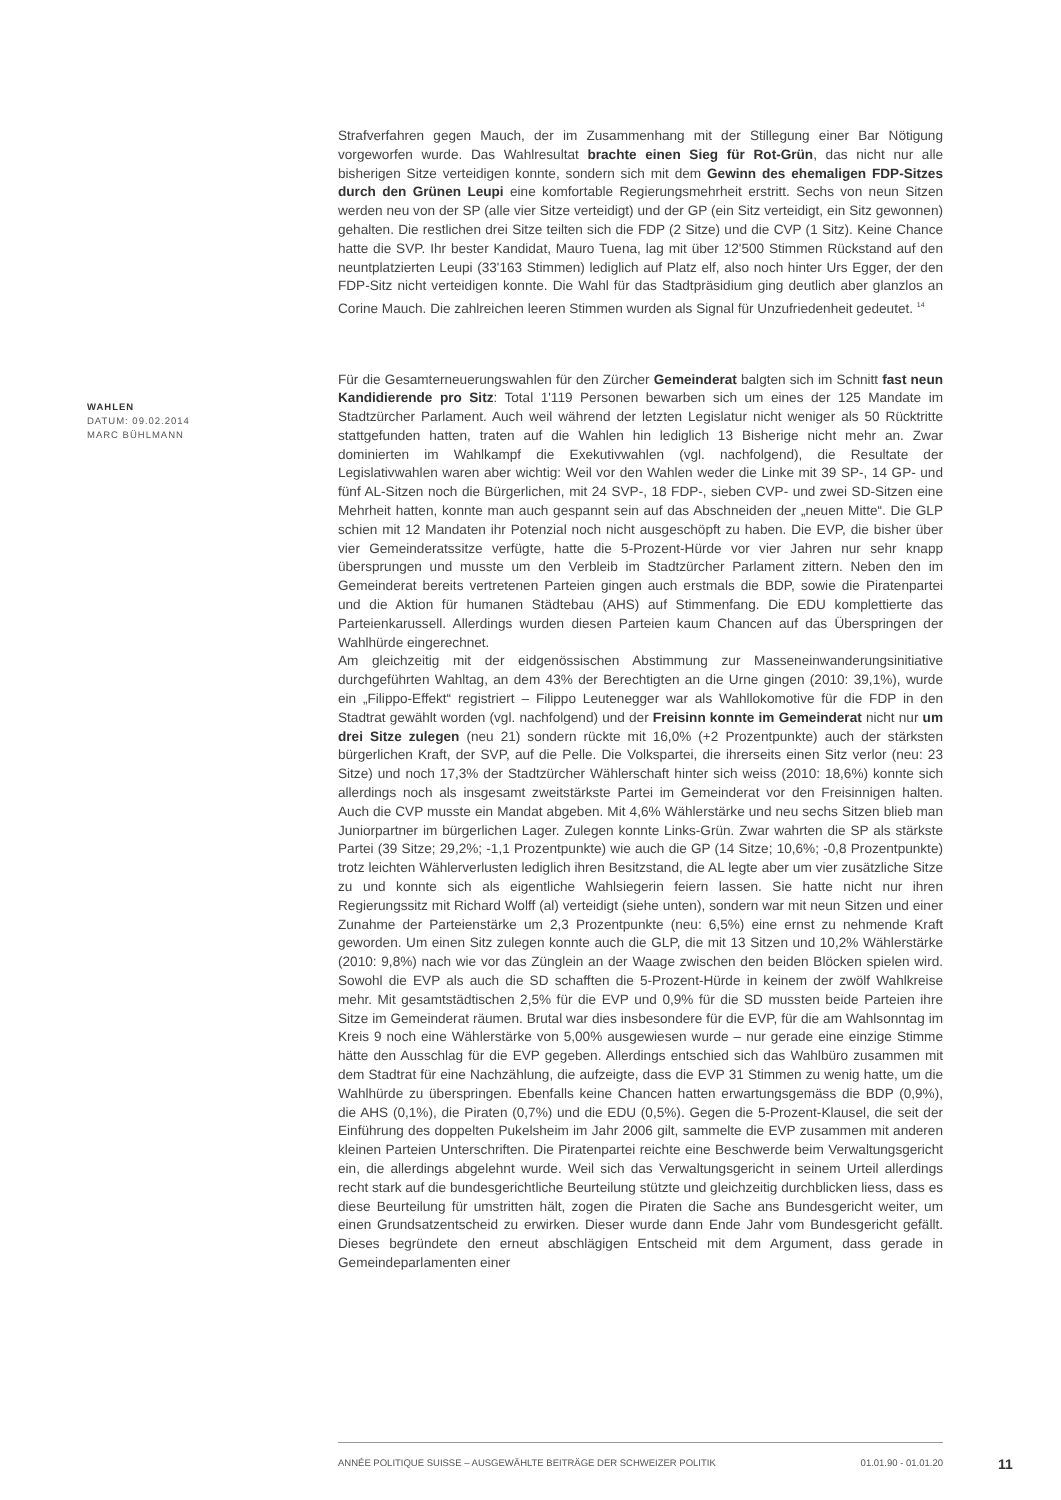Strafverfahren gegen Mauch, der im Zusammenhang mit der Stillegung einer Bar Nötigung vorgeworfen wurde. Das Wahlresultat brachte einen Sieg für Rot-Grün, das nicht nur alle bisherigen Sitze verteidigen konnte, sondern sich mit dem Gewinn des ehemaligen FDP-Sitzes durch den Grünen Leupi eine komfortable Regierungsmehrheit erstritt. Sechs von neun Sitzen werden neu von der SP (alle vier Sitze verteidigt) und der GP (ein Sitz verteidigt, ein Sitz gewonnen) gehalten. Die restlichen drei Sitze teilten sich die FDP (2 Sitze) und die CVP (1 Sitz). Keine Chance hatte die SVP. Ihr bester Kandidat, Mauro Tuena, lag mit über 12'500 Stimmen Rückstand auf den neuntplatzierten Leupi (33'163 Stimmen) lediglich auf Platz elf, also noch hinter Urs Egger, der den FDP-Sitz nicht verteidigen konnte. Die Wahl für das Stadtpräsidium ging deutlich aber glanzlos an Corine Mauch. Die zahlreichen leeren Stimmen wurden als Signal für Unzufriedenheit gedeutet. <sup>14</sup>
Für die Gesamterneuerungswahlen für den Zürcher Gemeinderat balgten sich im Schnitt fast neun Kandidierende pro Sitz: Total 1'119 Personen bewarben sich um eines der 125 Mandate im Stadtzürcher Parlament. Auch weil während der letzten Legislatur nicht weniger als 50 Rücktritte stattgefunden hatten, traten auf die Wahlen hin lediglich 13 Bisherige nicht mehr an. Zwar dominierten im Wahlkampf die Exekutivwahlen (vgl. nachfolgend), die Resultate der Legislativwahlen waren aber wichtig: Weil vor den Wahlen weder die Linke mit 39 SP-, 14 GP- und fünf AL-Sitzen noch die Bürgerlichen, mit 24 SVP-, 18 FDP-, sieben CVP- und zwei SD-Sitzen eine Mehrheit hatten, konnte man auch gespannt sein auf das Abschneiden der „neuen Mitte“. Die GLP schien mit 12 Mandaten ihr Potenzial noch nicht ausgeschöpft zu haben. Die EVP, die bisher über vier Gemeinderatssitze verfügte, hatte die 5-Prozent-Hürde vor vier Jahren nur sehr knapp übersprungen und musste um den Verbleib im Stadtzürcher Parlament zittern. Neben den im Gemeinderat bereits vertretenen Parteien gingen auch erstmals die BDP, sowie die Piratenpartei und die Aktion für humanen Städtebau (AHS) auf Stimmenfang. Die EDU komplettierte das Parteienkarussell. Allerdings wurden diesen Parteien kaum Chancen auf das Überspringen der Wahlhürde eingerechnet.
Am gleichzeitig mit der eidgenössischen Abstimmung zur Masseneinwanderungsinitiative durchgeführten Wahltag, an dem 43% der Berechtigten an die Urne gingen (2010: 39,1%), wurde ein „Filippo-Effekt“ registriert – Filippo Leutenegger war als Wahllokomotive für die FDP in den Stadtrat gewählt worden (vgl. nachfolgend) und der Freisinn konnte im Gemeinderat nicht nur um drei Sitze zulegen (neu 21) sondern rückte mit 16,0% (+2 Prozentpunkte) auch der stärksten bürgerlichen Kraft, der SVP, auf die Pelle. Die Volkspartei, die ihrerseits einen Sitz verlor (neu: 23 Sitze) und noch 17,3% der Stadtzürcher Wählerschaft hinter sich weiss (2010: 18,6%) konnte sich allerdings noch als insgesamt zweitstärkste Partei im Gemeinderat vor den Freisinnigen halten. Auch die CVP musste ein Mandat abgeben. Mit 4,6% Wählerstärke und neu sechs Sitzen blieb man Juniorpartner im bürgerlichen Lager. Zulegen konnte Links-Grün. Zwar wahrten die SP als stärkste Partei (39 Sitze; 29,2%; -1,1 Prozentpunkte) wie auch die GP (14 Sitze; 10,6%; -0,8 Prozentpunkte) trotz leichten Wählerverlusten lediglich ihren Besitzstand, die AL legte aber um vier zusätzliche Sitze zu und konnte sich als eigentliche Wahlsiegerin feiern lassen. Sie hatte nicht nur ihren Regierungssitz mit Richard Wolff (al) verteidigt (siehe unten), sondern war mit neun Sitzen und einer Zunahme der Parteienstärke um 2,3 Prozentpunkte (neu: 6,5%) eine ernst zu nehmende Kraft geworden. Um einen Sitz zulegen konnte auch die GLP, die mit 13 Sitzen und 10,2% Wählerstärke (2010: 9,8%) nach wie vor das Zünglein an der Waage zwischen den beiden Blöcken spielen wird. Sowohl die EVP als auch die SD schafften die 5-Prozent-Hürde in keinem der zwölf Wahlkreise mehr. Mit gesamtstädtischen 2,5% für die EVP und 0,9% für die SD mussten beide Parteien ihre Sitze im Gemeinderat räumen. Brutal war dies insbesondere für die EVP, für die am Wahlsonntag im Kreis 9 noch eine Wählerstärke von 5,00% ausgewiesen wurde – nur gerade eine einzige Stimme hätte den Ausschlag für die EVP gegeben. Allerdings entschied sich das Wahlbüro zusammen mit dem Stadtrat für eine Nachzählung, die aufzeigte, dass die EVP 31 Stimmen zu wenig hatte, um die Wahlhürde zu überspringen. Ebenfalls keine Chancen hatten erwartungsgemäss die BDP (0,9%), die AHS (0,1%), die Piraten (0,7%) und die EDU (0,5%). Gegen die 5-Prozent-Klausel, die seit der Einführung des doppelten Pukelsheim im Jahr 2006 gilt, sammelte die EVP zusammen mit anderen kleinen Parteien Unterschriften. Die Piratenpartei reichte eine Beschwerde beim Verwaltungsgericht ein, die allerdings abgelehnt wurde. Weil sich das Verwaltungsgericht in seinem Urteil allerdings recht stark auf die bundesgerichtliche Beurteilung stützte und gleichzeitig durchblicken liess, dass es diese Beurteilung für umstritten hält, zogen die Piraten die Sache ans Bundesgericht weiter, um einen Grundsatzentscheid zu erwirken. Dieser wurde dann Ende Jahr vom Bundesgericht gefällt. Dieses begründete den erneut abschlägigen Entscheid mit dem Argument, dass gerade in Gemeindeparlamenten einer
WAHLEN
DATUM: 09.02.2014
MARC BÜHLMANN
ANNÉE POLITIQUE SUISSE – AUSGEWÄHLTE BEITRÄGE DER SCHWEIZER POLITIK 01.01.90 - 01.01.20
11